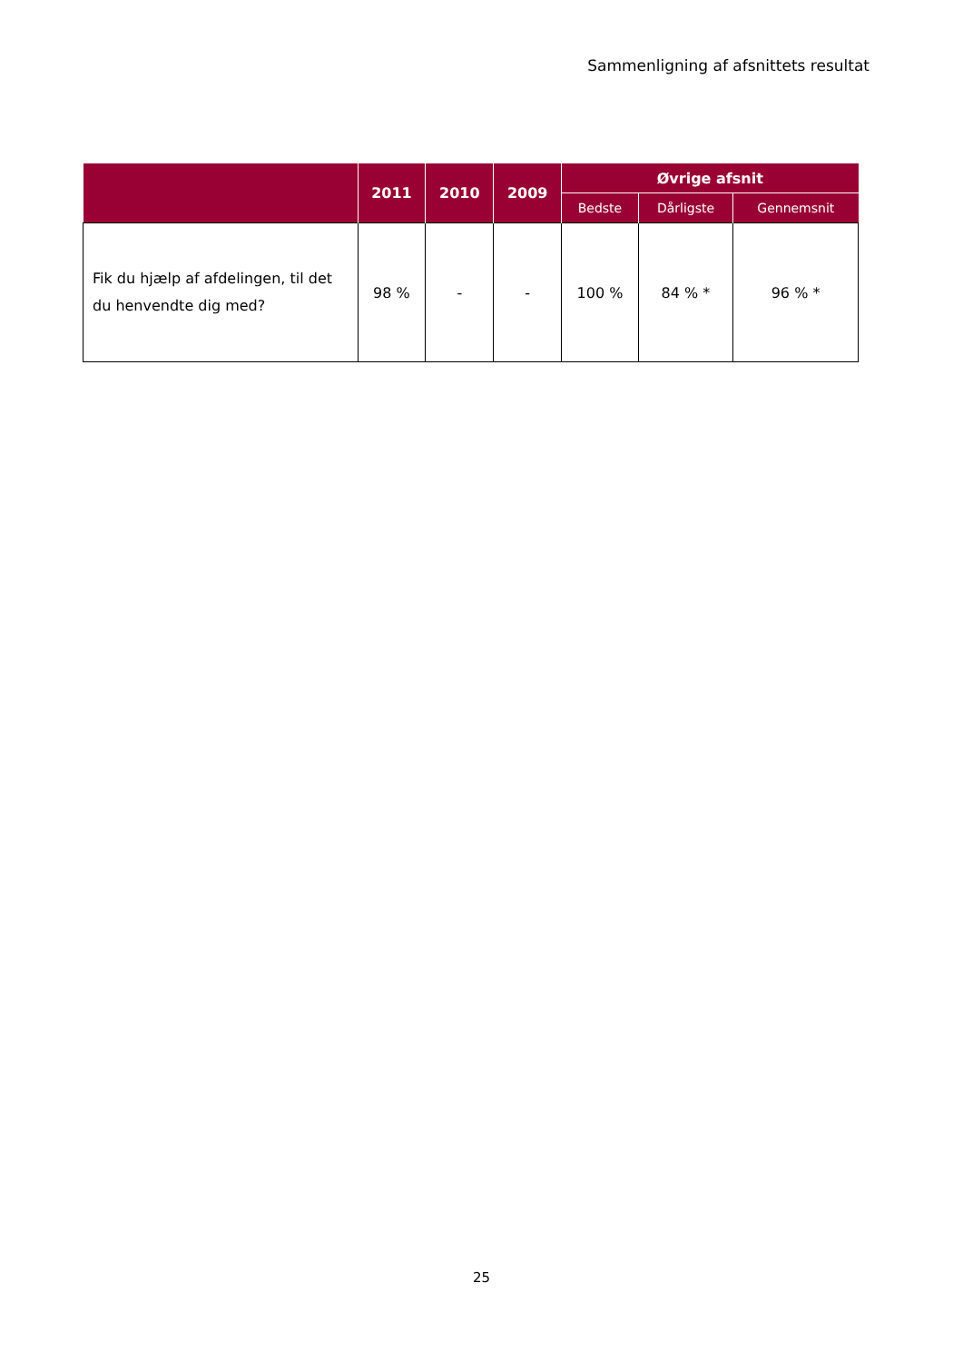Sammenligning af afsnittets resultat
| | 2011 | 2010 | 2009 | Øvrige afsnit | | |
| --- | --- | --- | --- | --- | --- | --- |
| | | | | Bedste | Dårligste | Gennemsnit |
| Fik du hjælp af afdelingen, til det du henvendte dig med? | 98 % | - | - | 100 % | 84 % * | 96 % * |
25